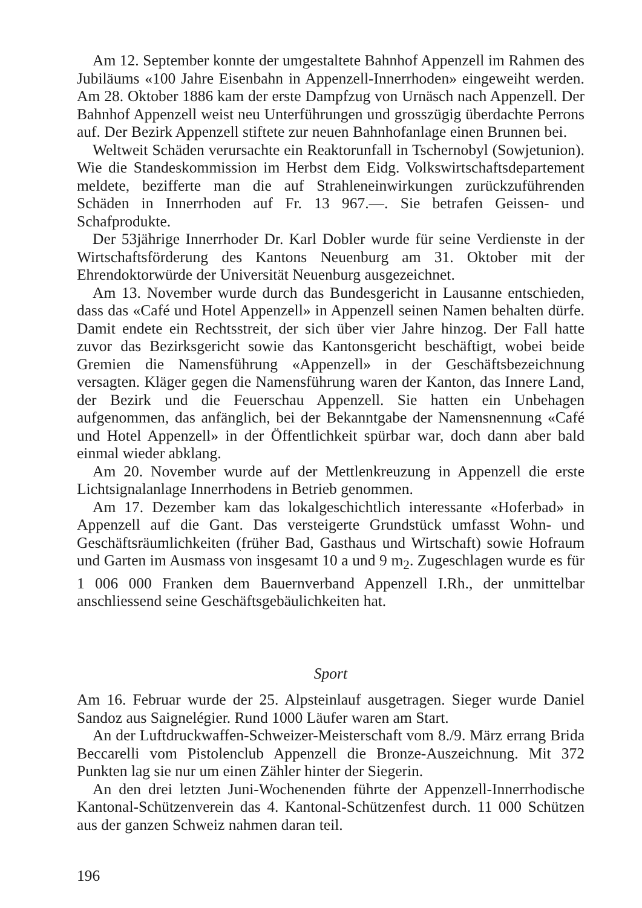Am 12. September konnte der umgestaltete Bahnhof Appenzell im Rahmen des Jubiläums «100 Jahre Eisenbahn in Appenzell-Innerrhoden» eingeweiht werden. Am 28. Oktober 1886 kam der erste Dampfzug von Urnäsch nach Appenzell. Der Bahnhof Appenzell weist neu Unterführungen und grosszügig überdachte Perrons auf. Der Bezirk Appenzell stiftete zur neuen Bahnhofanlage einen Brunnen bei.
Weltweit Schäden verursachte ein Reaktorunfall in Tschernobyl (Sowjetunion). Wie die Standeskommission im Herbst dem Eidg. Volkswirtschaftsdepartement meldete, bezifferte man die auf Strahleneinwirkungen zurückzuführenden Schäden in Innerrhoden auf Fr. 13 967.—. Sie betrafen Geissen- und Schafprodukte.
Der 53jährige Innerrhoder Dr. Karl Dobler wurde für seine Verdienste in der Wirtschaftsförderung des Kantons Neuenburg am 31. Oktober mit der Ehrendoktorwürde der Universität Neuenburg ausgezeichnet.
Am 13. November wurde durch das Bundesgericht in Lausanne entschieden, dass das «Café und Hotel Appenzell» in Appenzell seinen Namen behalten dürfe. Damit endete ein Rechtsstreit, der sich über vier Jahre hinzog. Der Fall hatte zuvor das Bezirksgericht sowie das Kantonsgericht beschäftigt, wobei beide Gremien die Namensführung «Appenzell» in der Geschäftsbezeichnung versagten. Kläger gegen die Namensführung waren der Kanton, das Innere Land, der Bezirk und die Feuerschau Appenzell. Sie hatten ein Unbehagen aufgenommen, das anfänglich, bei der Bekanntgabe der Namensnennung «Café und Hotel Appenzell» in der Öffentlichkeit spürbar war, doch dann aber bald einmal wieder abklang.
Am 20. November wurde auf der Mettlenkreuzung in Appenzell die erste Lichtsignalanlage Innerrhodens in Betrieb genommen.
Am 17. Dezember kam das lokalgeschichtlich interessante «Hoferbad» in Appenzell auf die Gant. Das versteigerte Grundstück umfasst Wohn- und Geschäftsräumlichkeiten (früher Bad, Gasthaus und Wirtschaft) sowie Hofraum und Garten im Ausmass von insgesamt 10 a und 9 m<sub>2</sub>. Zugeschlagen wurde es für 1 006 000 Franken dem Bauernverband Appenzell I.Rh., der unmittelbar anschliessend seine Geschäftsgebäulichkeiten hat.
Sport
Am 16. Februar wurde der 25. Alpsteinlauf ausgetragen. Sieger wurde Daniel Sandoz aus Saignelégier. Rund 1000 Läufer waren am Start.
An der Luftdruckwaffen-Schweizer-Meisterschaft vom 8./9. März errang Brida Beccarelli vom Pistolenclub Appenzell die Bronze-Auszeichnung. Mit 372 Punkten lag sie nur um einen Zähler hinter der Siegerin.
An den drei letzten Juni-Wochenenden führte der Appenzell-Innerrhodische Kantonal-Schützenverein das 4. Kantonal-Schützenfest durch. 11 000 Schützen aus der ganzen Schweiz nahmen daran teil.
196